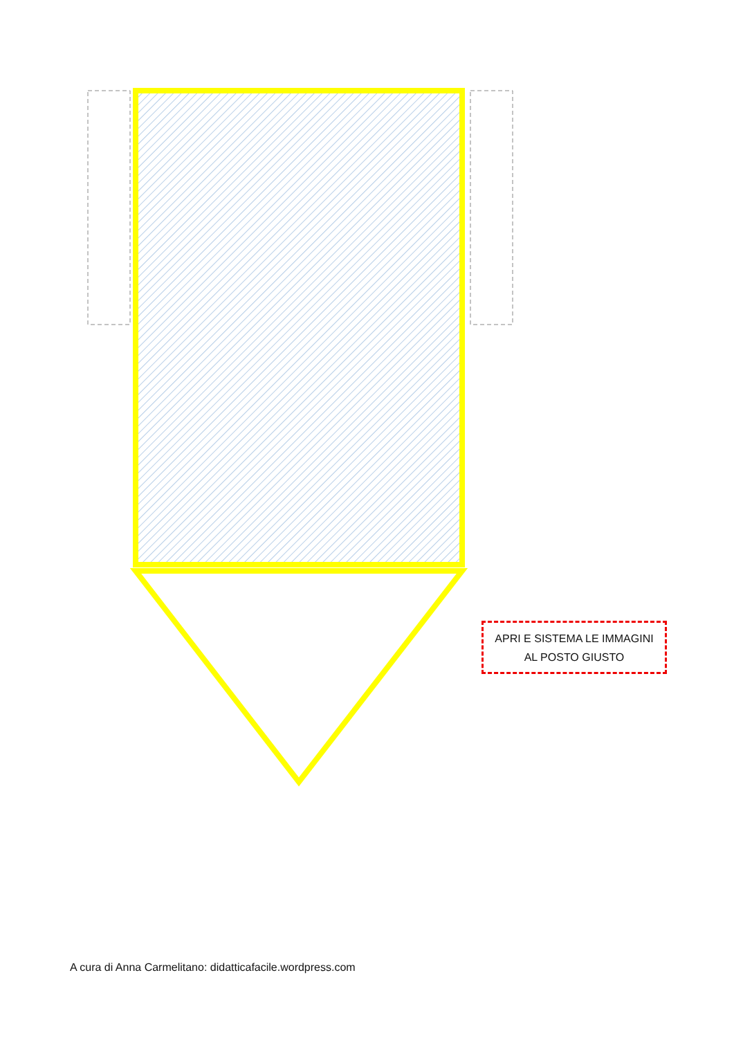APRI E SISTEMA LE IMMAGINI
AL POSTO GIUSTO
A cura di Anna Carmelitano: didatticafacile.wordpress.com